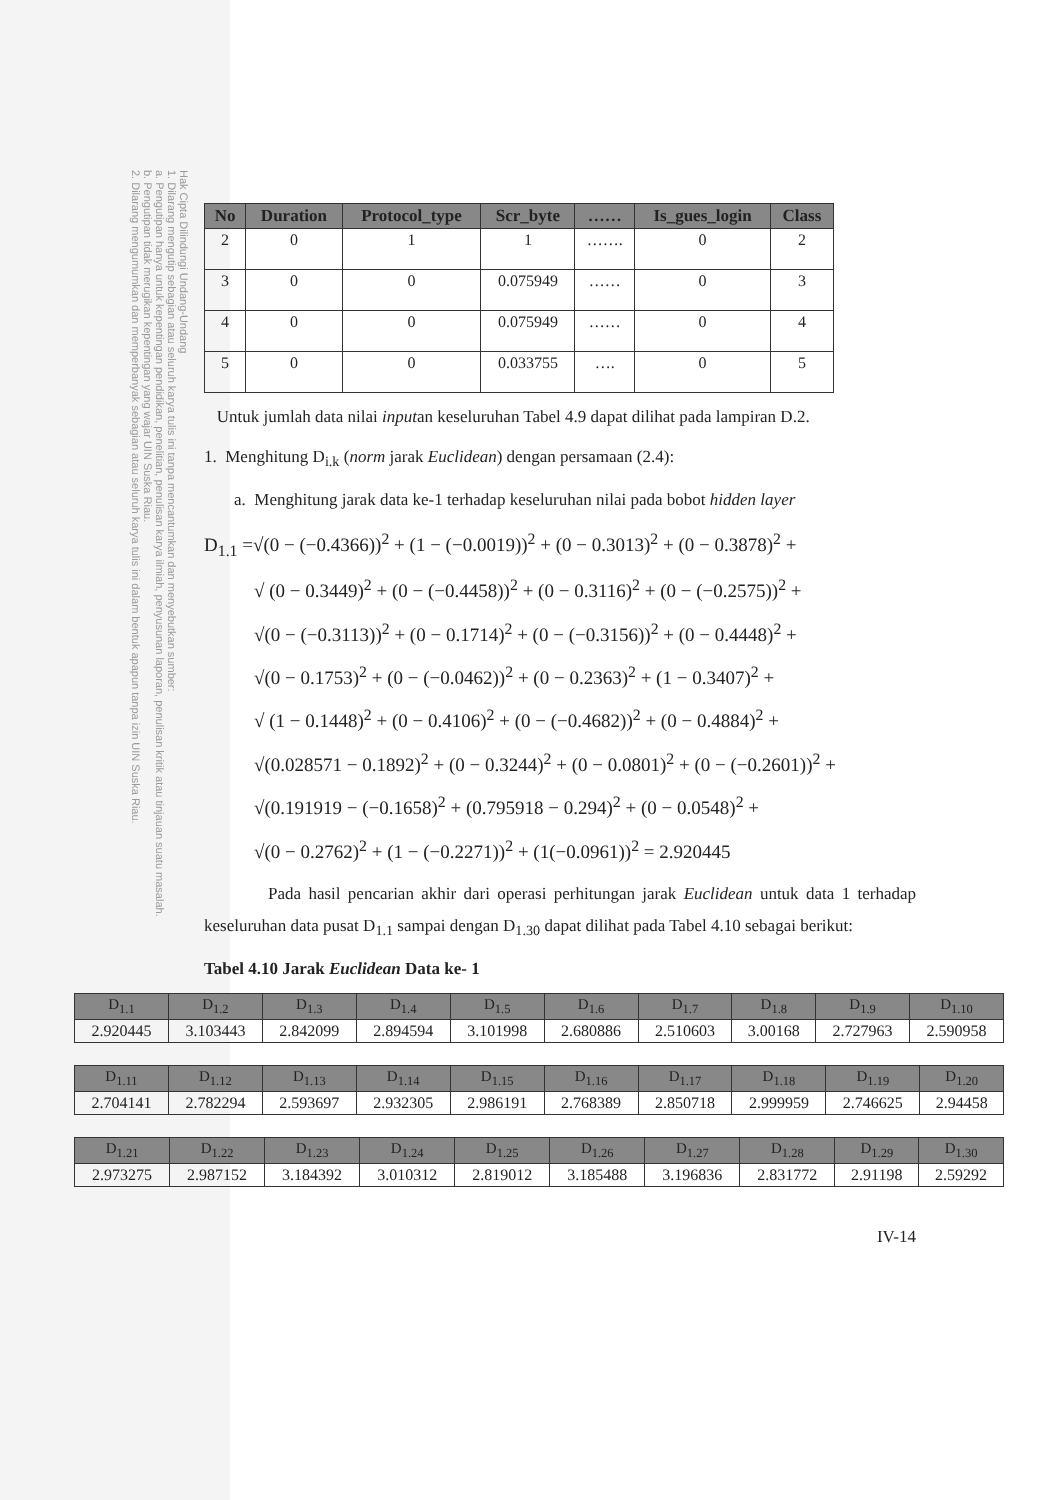Hak Cipta Dilindungi Undang-Undang
1. Dilarang mengutip sebagian atau seluruh karya tulis ini tanpa mencantumkan dan menyebutkan sumber:
a. Pengutipan hanya untuk kepentingan pendidikan, penelitian, penulisan karya ilmiah, penyusunan laporan, penulisan kritik atau tinjauan suatu masalah.
b. Pengutipan tidak merugikan kepentingan yang wajar UIN Suska Riau.
2. Dilarang mengumumkan dan memperbanyak sebagian atau seluruh karya tulis ini dalam bentuk apapun tanpa izin UIN Suska Riau.
| No | Duration | Protocol_type | Scr_byte | …… | Is_gues_login | Class |
| --- | --- | --- | --- | --- | --- | --- |
| 2 | 0 | 1 | 1 | ……. | 0 | 2 |
| 3 | 0 | 0 | 0.075949 | …… | 0 | 3 |
| 4 | 0 | 0 | 0.075949 | …… | 0 | 4 |
| 5 | 0 | 0 | 0.033755 | …. | 0 | 5 |
Untuk jumlah data nilai inputan keseluruhan Tabel 4.9 dapat dilihat pada lampiran D.2.
1. Menghitung D<sub>i.k</sub> (norm jarak Euclidean) dengan persamaan (2.4):
a. Menghitung jarak data ke-1 terhadap keseluruhan nilai pada bobot hidden layer
D<sub>1.1</sub> =√(0 − (−0.4366))<sup>2</sup> + (1 − (−0.0019))<sup>2</sup> + (0 − 0.3013)<sup>2</sup> + (0 − 0.3878)<sup>2</sup> +
√ (0 − 0.3449)<sup>2</sup> + (0 − (−0.4458))<sup>2</sup> + (0 − 0.3116)<sup>2</sup> + (0 − (−0.2575))<sup>2</sup> +
√(0 − (−0.3113))<sup>2</sup> + (0 − 0.1714)<sup>2</sup> + (0 − (−0.3156))<sup>2</sup> + (0 − 0.4448)<sup>2</sup> +
√(0 − 0.1753)<sup>2</sup> + (0 − (−0.0462))<sup>2</sup> + (0 − 0.2363)<sup>2</sup> + (1 − 0.3407)<sup>2</sup> +
√ (1 − 0.1448)<sup>2</sup> + (0 − 0.4106)<sup>2</sup> + (0 − (−0.4682))<sup>2</sup> + (0 − 0.4884)<sup>2</sup> +
√(0.028571 − 0.1892)<sup>2</sup> + (0 − 0.3244)<sup>2</sup> + (0 − 0.0801)<sup>2</sup> + (0 − (−0.2601))<sup>2</sup> +
√(0.191919 − (−0.1658)<sup>2</sup> + (0.795918 − 0.294)<sup>2</sup> + (0 − 0.0548)<sup>2</sup> +
√(0 − 0.2762)<sup>2</sup> + (1 − (−0.2271))<sup>2</sup> + (1(−0.0961))<sup>2</sup> = 2.920445
Pada hasil pencarian akhir dari operasi perhitungan jarak Euclidean untuk data 1 terhadap keseluruhan data pusat D<sub>1.1</sub> sampai dengan D<sub>1.30</sub> dapat dilihat pada Tabel 4.10 sebagai berikut:
Tabel 4.10 Jarak Euclidean Data ke- 1
| D<sub>1.1</sub> | D<sub>1.2</sub> | D<sub>1.3</sub> | D<sub>1.4</sub> | D<sub>1.5</sub> | D<sub>1.6</sub> | D<sub>1.7</sub> | D<sub>1.8</sub> | D<sub>1.9</sub> | D<sub>1.10</sub> |
| --- | --- | --- | --- | --- | --- | --- | --- | --- | --- |
| 2.920445 | 3.103443 | 2.842099 | 2.894594 | 3.101998 | 2.680886 | 2.510603 | 3.00168 | 2.727963 | 2.590958 |
| D<sub>1.11</sub> | D<sub>1.12</sub> | D<sub>1.13</sub> | D<sub>1.14</sub> | D<sub>1.15</sub> | D<sub>1.16</sub> | D<sub>1.17</sub> | D<sub>1.18</sub> | D<sub>1.19</sub> | D<sub>1.20</sub> |
| --- | --- | --- | --- | --- | --- | --- | --- | --- | --- |
| 2.704141 | 2.782294 | 2.593697 | 2.932305 | 2.986191 | 2.768389 | 2.850718 | 2.999959 | 2.746625 | 2.94458 |
| D<sub>1.21</sub> | D<sub>1.22</sub> | D<sub>1.23</sub> | D<sub>1.24</sub> | D<sub>1.25</sub> | D<sub>1.26</sub> | D<sub>1.27</sub> | D<sub>1.28</sub> | D<sub>1.29</sub> | D<sub>1.30</sub> |
| --- | --- | --- | --- | --- | --- | --- | --- | --- | --- |
| 2.973275 | 2.987152 | 3.184392 | 3.010312 | 2.819012 | 3.185488 | 3.196836 | 2.831772 | 2.91198 | 2.59292 |
IV-14